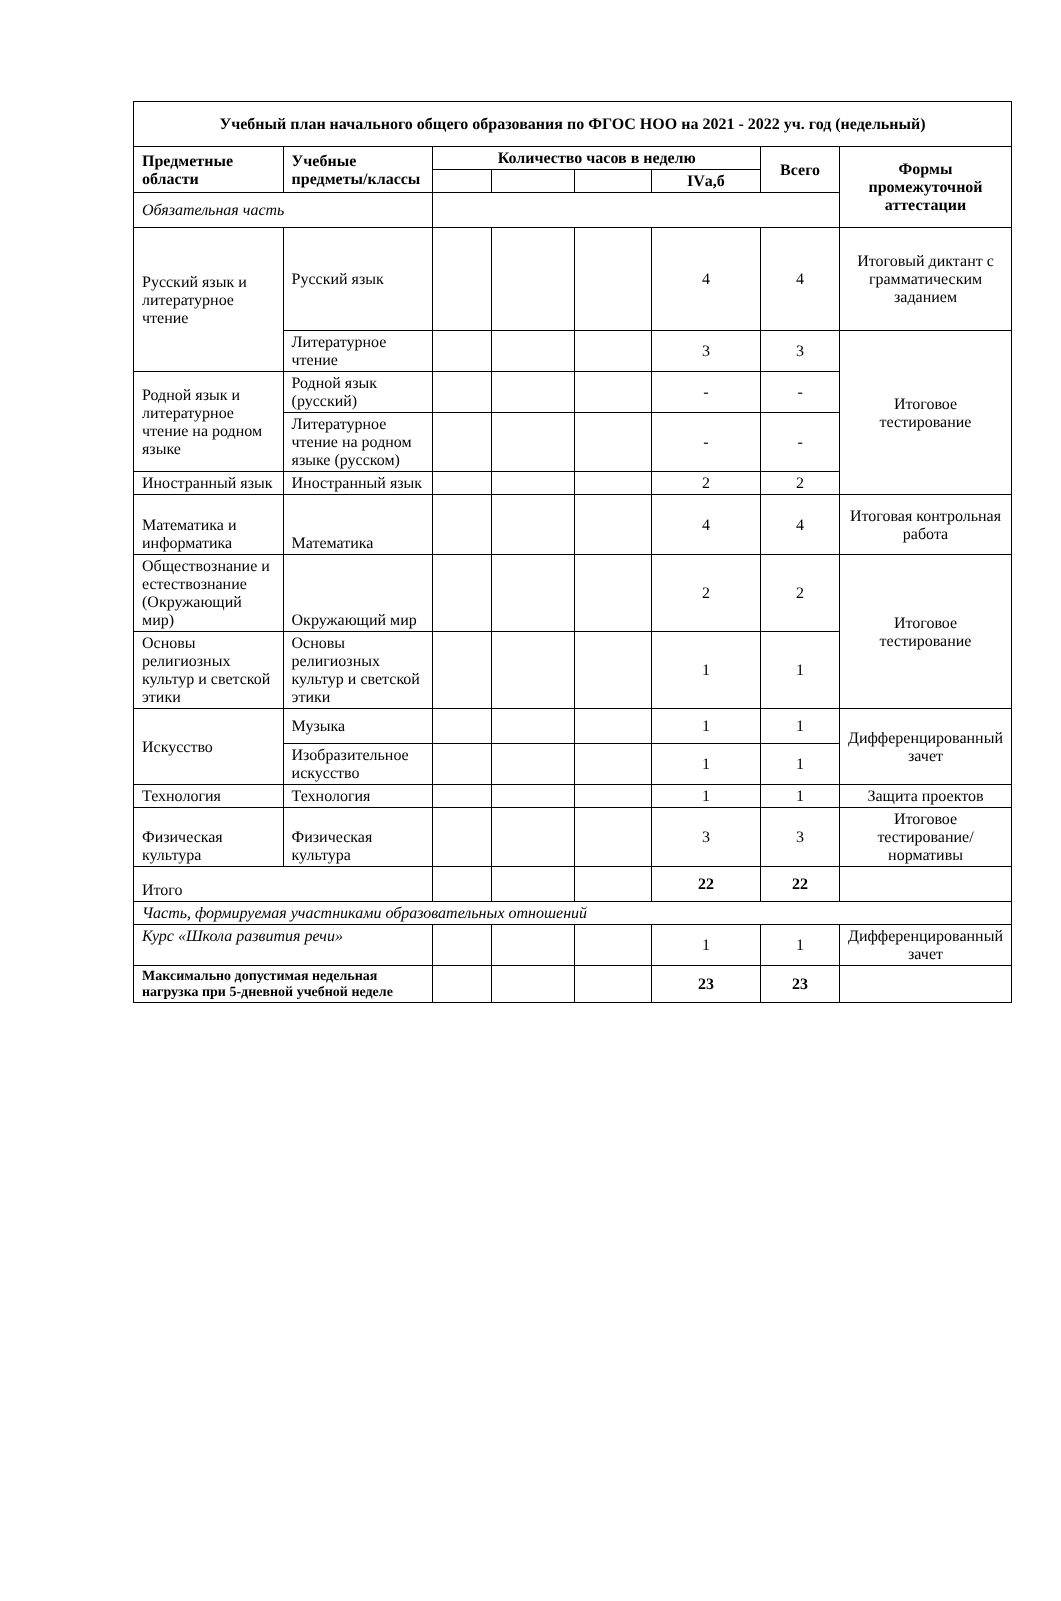| Учебный план начального общего образования по ФГОС НОО на 2021 - 2022 уч. год (недельный) | | | | | | | |
| --- | --- | --- | --- | --- | --- | --- | --- |
| Предметные области | Учебные предметы/классы | Количество часов в неделю | | | | Всего | Формы промежуточной аттестации |
| | | | | | IVа,б | | |
| Обязательная часть | | | | | | | |
| Русский язык и литературное чтение | Русский язык | | | | 4 | 4 | Итоговый диктант с грамматическим заданием |
| | Литературное чтение | | | | 3 | 3 | Итоговое тестирование |
| Родной язык и литературное чтение на родном языке | Родной язык (русский) | | | | - | - | |
| | Литературное чтение на родном языке (русском) | | | | - | - | |
| Иностранный язык | Иностранный язык | | | | 2 | 2 | |
| Математика и информатика | Математика | | | | 4 | 4 | Итоговая контрольная работа |
| Обществознание и естествознание (Окружающий мир) | Окружающий мир | | | | 2 | 2 | Итоговое тестирование |
| Основы религиозных культур и светской этики | Основы религиозных культур и светской этики | | | | 1 | 1 | |
| Искусство | Музыка | | | | 1 | 1 | Дифференцированный зачет |
| | Изобразительное искусство | | | | 1 | 1 | |
| Технология | Технология | | | | 1 | 1 | Защита проектов |
| Физическая культура | Физическая культура | | | | 3 | 3 | Итоговое тестирование/нормативы |
| Итого | | | | | 22 | 22 | |
| Часть, формируемая участниками образовательных отношений | | | | | | | |
| Курс «Школа развития речи» | | | | | 1 | 1 | Дифференцированный зачет |
| Максимально допустимая недельная нагрузка при 5-дневной учебной неделе | | | | | 23 | 23 | |